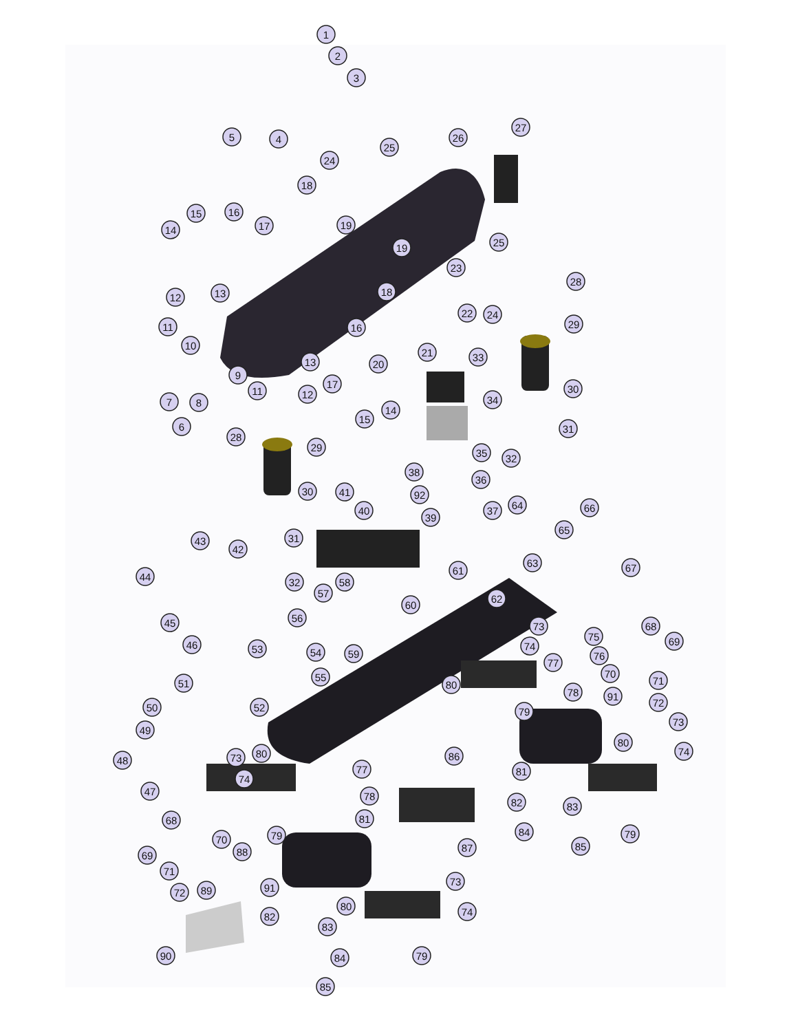1
2
3
5
4
25
24
26
27
18
19
15
16
17
14
19
25
23
28
12
13
18
22
24
11
29
10
16
21
20
33
13
9
17
11
12
7
8
30
34
14
15
6
28
31
29
32
35
38
36
92
30
41
40
39
37
64
66
65
31
43
42
61
63
67
44
32
58
57
62
60
56
45
73
68
46
74
75
69
53
54
59
76
77
70
55
51
80
71
78
91
50
52
72
79
73
49
80
74
48
73
80
86
74
77
81
47
78
82
83
81
68
79
84
79
70
85
87
69
88
71
73
91
72
89
80
74
82
83
79
84
90
85